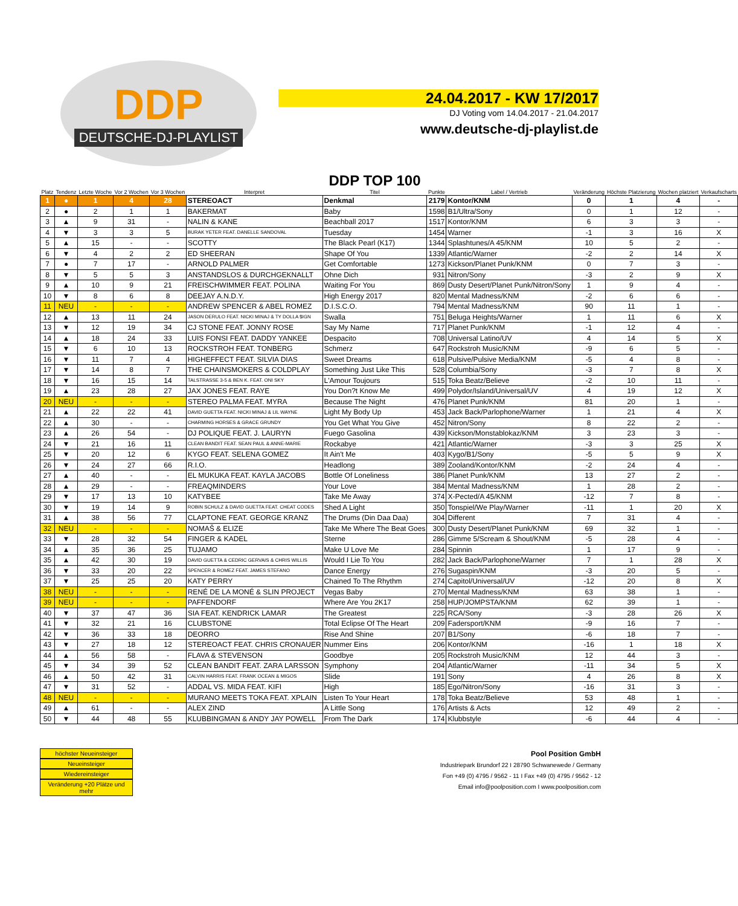DDP
DEUTSCHE-DJ-PLAYLIST
24.04.2017 - KW 17/2017
DJ Voting vom 14.04.2017 - 21.04.2017
www.deutsche-dj-playlist.de
| Platz | Tendenz | Letzte Woche | Vor 2 Wochen | Vor 3 Wochen | Interpret | DDP TOP 100 Titel | Punkte | Label / Vertrieb | Veränderung | Höchste Platzierung | Wochen platziert | Verkaufscharts |
| --- | --- | --- | --- | --- | --- | --- | --- | --- | --- | --- | --- | --- |
| 1 | ● | 1 | 4 | 28 | STEREOACT | Denkmal | 2179 | Kontor/KNM | 0 | 1 | 4 | - |
| 2 | ● | 2 | 1 | 1 | BAKERMAT | Baby | 1598 | B1/Ultra/Sony | 0 | 1 | 12 | - |
| 3 | ▲ | 9 | 31 | - | NALIN & KANE | Beachball 2017 | 1517 | Kontor/KNM | 6 | 3 | 3 | - |
| 4 | ▼ | 3 | 3 | 5 | BURAK YETER FEAT. DANELLE SANDOVAL | Tuesday | 1454 | Warner | -1 | 3 | 16 | X |
| 5 | ▲ | 15 | - | - | SCOTTY | The Black Pearl (K17) | 1344 | Splashtunes/A 45/KNM | 10 | 5 | 2 | - |
| 6 | ▼ | 4 | 2 | 2 | ED SHEERAN | Shape Of You | 1339 | Atlantic/Warner | -2 | 2 | 14 | X |
| 7 | ● | 7 | 17 | - | ARNOLD PALMER | Get Comfortable | 1273 | Kickson/Planet Punk/KNM | 0 | 7 | 3 | - |
| 8 | ▼ | 5 | 5 | 3 | ANSTANDSLOS & DURCHGEKNALLT | Ohne Dich | 931 | Nitron/Sony | -3 | 2 | 9 | X |
| 9 | ▲ | 10 | 9 | 21 | FREISCHWIMMER FEAT. POLINA | Waiting For You | 869 | Dusty Desert/Planet Punk/Nitron/Sony | 1 | 9 | 4 | - |
| 10 | ▼ | 8 | 6 | 8 | DEEJAY A.N.D.Y. | High Energy 2017 | 820 | Mental Madness/KNM | -2 | 6 | 6 | - |
| 11 | NEU | - | - | - | ANDREW SPENCER & ABEL ROMEZ | D.I.S.C.O. | 794 | Mental Madness/KNM | 90 | 11 | 1 | - |
| 12 | ▲ | 13 | 11 | 24 | JASON DERULO FEAT. NICKI MINAJ & TY DOLLA $IGN | Swalla | 751 | Beluga Heights/Warner | 1 | 11 | 6 | X |
| 13 | ▼ | 12 | 19 | 34 | CJ STONE FEAT. JONNY ROSE | Say My Name | 717 | Planet Punk/KNM | -1 | 12 | 4 | - |
| 14 | ▲ | 18 | 24 | 33 | LUIS FONSI FEAT. DADDY YANKEE | Despacito | 708 | Universal Latino/UV | 4 | 14 | 5 | X |
| 15 | ▼ | 6 | 10 | 13 | ROCKSTROH FEAT. TONBERG | Schmerz | 647 | Rockstroh Music/KNM | -9 | 6 | 5 | - |
| 16 | ▼ | 11 | 7 | 4 | HIGHEFFECT FEAT. SILVIA DIAS | Sweet Dreams | 618 | Pulsive/Pulsive Media/KNM | -5 | 4 | 8 | - |
| 17 | ▼ | 14 | 8 | 7 | THE CHAINSMOKERS & COLDPLAY | Something Just Like This | 528 | Columbia/Sony | -3 | 7 | 8 | X |
| 18 | ▼ | 16 | 15 | 14 | TALSTRASSE 3-5 & BEN K. FEAT. ONI SKY | L'Amour Toujours | 515 | Toka Beatz/Believe | -2 | 10 | 11 | - |
| 19 | ▲ | 23 | 28 | 27 | JAX JONES FEAT. RAYE | You Don?t Know Me | 499 | Polydor/Island/Universal/UV | 4 | 19 | 12 | X |
| 20 | NEU | - | - | - | STEREO PALMA FEAT. MYRA | Because The Night | 476 | Planet Punk/KNM | 81 | 20 | 1 | - |
| 21 | ▲ | 22 | 22 | 41 | DAVID GUETTA FEAT. NICKI MINAJ & LIL WAYNE | Light My Body Up | 453 | Jack Back/Parlophone/Warner | 1 | 21 | 4 | X |
| 22 | ▲ | 30 | - | - | CHARMING HORSES & GRACE GRUNDY | You Get What You Give | 452 | Nitron/Sony | 8 | 22 | 2 | - |
| 23 | ▲ | 26 | 54 | - | DJ POLIQUE FEAT. J. LAURYN | Fuego Gasolina | 439 | Kickson/Monstablokaz/KNM | 3 | 23 | 3 | - |
| 24 | ▼ | 21 | 16 | 11 | CLEAN BANDIT FEAT. SEAN PAUL & ANNE-MARIE | Rockabye | 421 | Atlantic/Warner | -3 | 3 | 25 | X |
| 25 | ▼ | 20 | 12 | 6 | KYGO FEAT. SELENA GOMEZ | It Ain't Me | 403 | Kygo/B1/Sony | -5 | 5 | 9 | X |
| 26 | ▼ | 24 | 27 | 66 | R.I.O. | Headlong | 389 | Zooland/Kontor/KNM | -2 | 24 | 4 | - |
| 27 | ▲ | 40 | - | - | EL MUKUKA FEAT. KAYLA JACOBS | Bottle Of Loneliness | 386 | Planet Punk/KNM | 13 | 27 | 2 | - |
| 28 | ▲ | 29 | - | - | FREAQMINDERS | Your Love | 384 | Mental Madness/KNM | 1 | 28 | 2 | - |
| 29 | ▼ | 17 | 13 | 10 | KATYBEE | Take Me Away | 374 | X-Pected/A 45/KNM | -12 | 7 | 8 | - |
| 30 | ▼ | 19 | 14 | 9 | ROBIN SCHULZ & DAVID GUETTA FEAT. CHEAT CODES | Shed A Light | 350 | Tonspiel/We Play/Warner | -11 | 1 | 20 | X |
| 31 | ▲ | 38 | 56 | 77 | CLAPTONE FEAT. GEORGE KRANZ | The Drums (Din Daa Daa) | 304 | Different | 7 | 31 | 4 | - |
| 32 | NEU | - | - | - | NOMAŠ & ELIZE | Take Me Where The Beat Goes | 300 | Dusty Desert/Planet Punk/KNM | 69 | 32 | 1 | - |
| 33 | ▼ | 28 | 32 | 54 | FINGER & KADEL | Sterne | 286 | Gimme 5/Scream & Shout/KNM | -5 | 28 | 4 | - |
| 34 | ▲ | 35 | 36 | 25 | TUJAMO | Make U Love Me | 284 | Spinnin | 1 | 17 | 9 | - |
| 35 | ▲ | 42 | 30 | 19 | DAVID GUETTA & CEDRIC GERVAIS & CHRIS WILLIS | Would I Lie To You | 282 | Jack Back/Parlophone/Warner | 7 | 1 | 28 | X |
| 36 | ▼ | 33 | 20 | 22 | SPENCER & ROMEZ FEAT. JAMES STEFANO | Dance Energy | 276 | Sugaspin/KNM | -3 | 20 | 5 | - |
| 37 | ▼ | 25 | 25 | 20 | KATY PERRY | Chained To The Rhythm | 274 | Capitol/Universal/UV | -12 | 20 | 8 | X |
| 38 | NEU | - | - | - | RENÉ DE LA MONÉ & SLIN PROJECT | Vegas Baby | 270 | Mental Madness/KNM | 63 | 38 | 1 | - |
| 39 | NEU | - | - | - | PAFFENDORF | Where Are You 2K17 | 258 | HUP/JOMPSTA/KNM | 62 | 39 | 1 | - |
| 40 | ▼ | 37 | 47 | 36 | SIA FEAT. KENDRICK LAMAR | The Greatest | 225 | RCA/Sony | -3 | 28 | 26 | X |
| 41 | ▼ | 32 | 21 | 16 | CLUBSTONE | Total Eclipse Of The Heart | 209 | Fadersport/KNM | -9 | 16 | 7 | - |
| 42 | ▼ | 36 | 33 | 18 | DEORRO | Rise And Shine | 207 | B1/Sony | -6 | 18 | 7 | - |
| 43 | ▼ | 27 | 18 | 12 | STEREOACT FEAT. CHRIS CRONAUER | Nummer Eins | 206 | Kontor/KNM | -16 | 1 | 18 | X |
| 44 | ▲ | 56 | 58 | - | FLAVA & STEVENSON | Goodbye | 205 | Rockstroh Music/KNM | 12 | 44 | 3 | - |
| 45 | ▼ | 34 | 39 | 52 | CLEAN BANDIT FEAT. ZARA LARSSON | Symphony | 204 | Atlantic/Warner | -11 | 34 | 5 | X |
| 46 | ▲ | 50 | 42 | 31 | CALVIN HARRIS FEAT. FRANK OCEAN & MIGOS | Slide | 191 | Sony | 4 | 26 | 8 | X |
| 47 | ▼ | 31 | 52 | - | ADDAL VS. MIDA FEAT. KIFI | High | 185 | Ego/Nitron/Sony | -16 | 31 | 3 | - |
| 48 | NEU | - | - | - | MURANO MEETS TOKA FEAT. XPLAIN | Listen To Your Heart | 178 | Toka Beatz/Believe | 53 | 48 | 1 | - |
| 49 | ▲ | 61 | - | - | ALEX ZIND | A Little Song | 176 | Artists & Acts | 12 | 49 | 2 | - |
| 50 | ▼ | 44 | 48 | 55 | KLUBBINGMAN & ANDY JAY POWELL | From The Dark | 174 | Klubbstyle | -6 | 44 | 4 | - |
höchster Neueinsteiger
Neueinsteiger
Wiedereinsteiger
Veränderung +20 Plätze und mehr
Pool Position GmbH
Industriepark Brundorf 22 I 28790 Schwanewede / Germany
Fon +49 (0) 4795 / 9562 - 11 I Fax +49 (0) 4795 / 9562 - 12
Email info@poolposition.com I www.poolposition.com